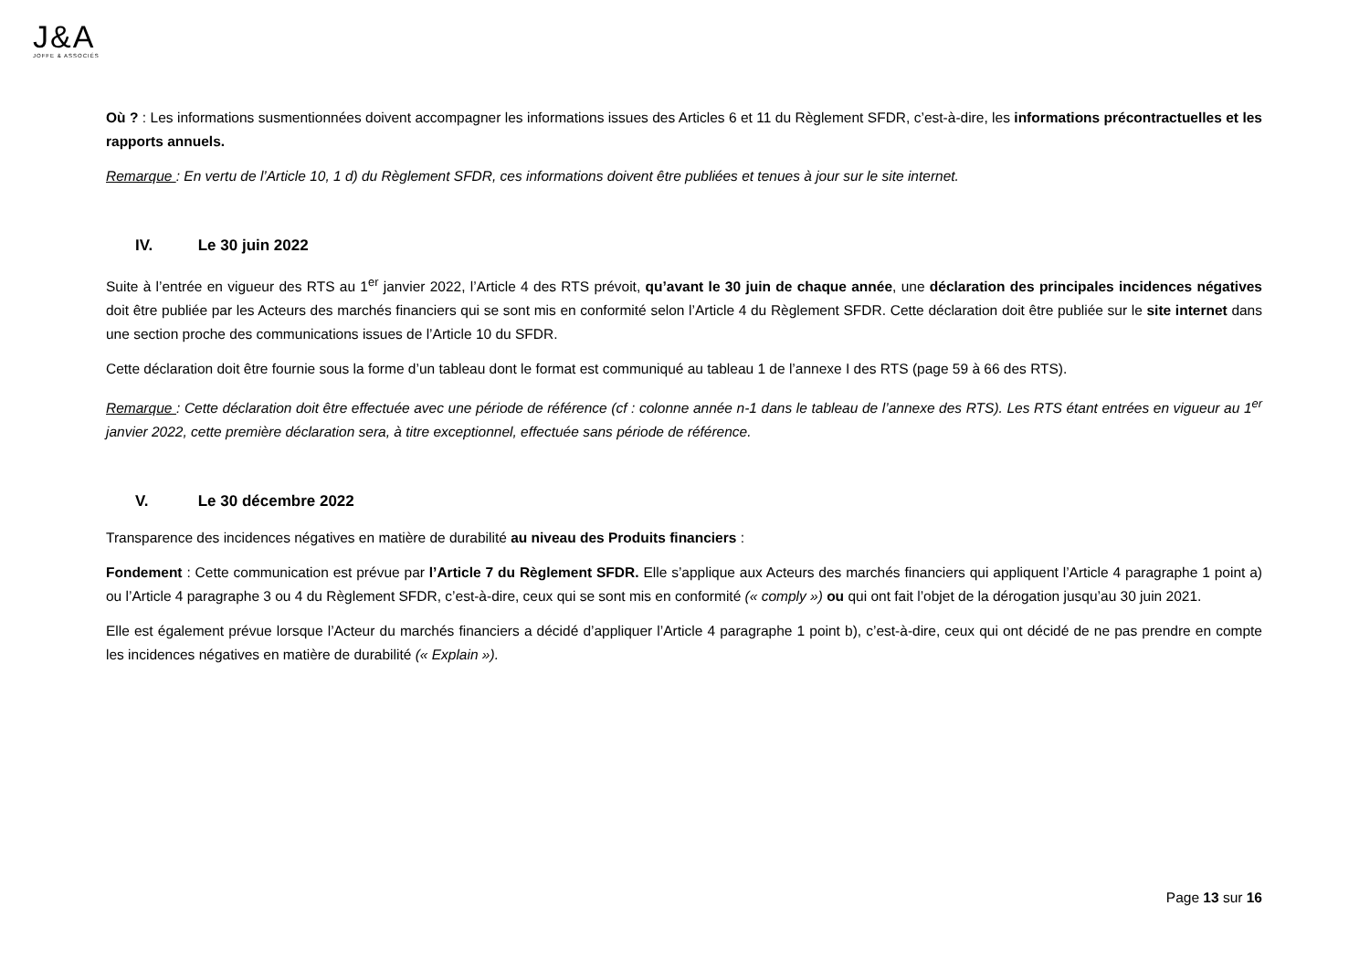J&A
JOFFE & ASSOCIÉS
Où ? : Les informations susmentionnées doivent accompagner les informations issues des Articles 6 et 11 du Règlement SFDR, c’est-à-dire, les informations précontractuelles et les rapports annuels.
Remarque : En vertu de l’Article 10, 1 d) du Règlement SFDR, ces informations doivent être publiées et tenues à jour sur le site internet.
IV. Le 30 juin 2022
Suite à l’entrée en vigueur des RTS au 1<sup>er</sup> janvier 2022, l’Article 4 des RTS prévoit, qu’avant le 30 juin de chaque année, une déclaration des principales incidences négatives doit être publiée par les Acteurs des marchés financiers qui se sont mis en conformité selon l’Article 4 du Règlement SFDR. Cette déclaration doit être publiée sur le site internet dans une section proche des communications issues de l’Article 10 du SFDR.
Cette déclaration doit être fournie sous la forme d’un tableau dont le format est communiqué au tableau 1 de l’annexe I des RTS (page 59 à 66 des RTS).
Remarque : Cette déclaration doit être effectuée avec une période de référence (cf : colonne année n-1 dans le tableau de l’annexe des RTS). Les RTS étant entrées en vigueur au 1<sup>er</sup> janvier 2022, cette première déclaration sera, à titre exceptionnel, effectuée sans période de référence.
V. Le 30 décembre 2022
Transparence des incidences négatives en matière de durabilité au niveau des Produits financiers :
Fondement : Cette communication est prévue par l’Article 7 du Règlement SFDR. Elle s’applique aux Acteurs des marchés financiers qui appliquent l’Article 4 paragraphe 1 point a) ou l’Article 4 paragraphe 3 ou 4 du Règlement SFDR, c’est-à-dire, ceux qui se sont mis en conformité (« comply ») ou qui ont fait l’objet de la dérogation jusqu’au 30 juin 2021.
Elle est également prévue lorsque l’Acteur du marchés financiers a décidé d’appliquer l’Article 4 paragraphe 1 point b), c’est-à-dire, ceux qui ont décidé de ne pas prendre en compte les incidences négatives en matière de durabilité (« Explain »).
Page 13 sur 16